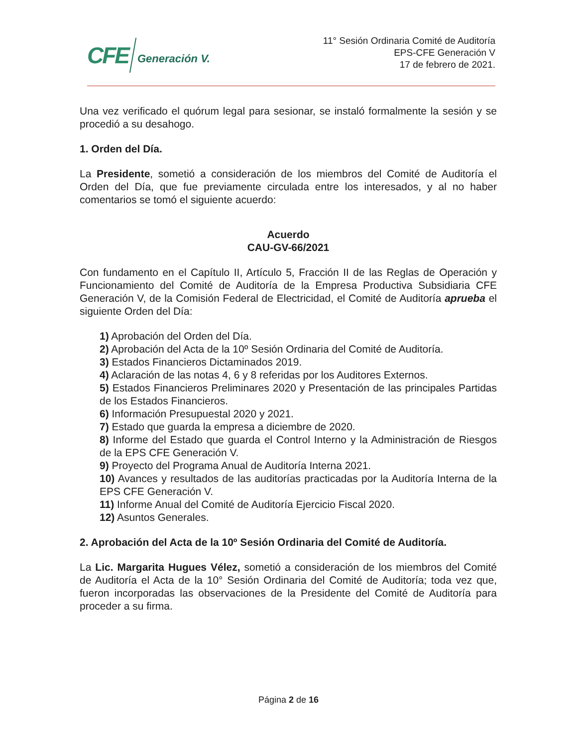CFE Generación V.
11° Sesión Ordinaria Comité de Auditoría
EPS-CFE Generación V
17 de febrero de 2021.
Una vez verificado el quórum legal para sesionar, se instaló formalmente la sesión y se procedió a su desahogo.
1. Orden del Día.
La Presidente, sometió a consideración de los miembros del Comité de Auditoría el Orden del Día, que fue previamente circulada entre los interesados, y al no haber comentarios se tomó el siguiente acuerdo:
Acuerdo
CAU-GV-66/2021
Con fundamento en el Capítulo II, Artículo 5, Fracción II de las Reglas de Operación y Funcionamiento del Comité de Auditoría de la Empresa Productiva Subsidiaria CFE Generación V, de la Comisión Federal de Electricidad, el Comité de Auditoría aprueba el siguiente Orden del Día:
1) Aprobación del Orden del Día.
2) Aprobación del Acta de la 10º Sesión Ordinaria del Comité de Auditoría.
3) Estados Financieros Dictaminados 2019.
4) Aclaración de las notas 4, 6 y 8 referidas por los Auditores Externos.
5) Estados Financieros Preliminares 2020 y Presentación de las principales Partidas de los Estados Financieros.
6) Información Presupuestal 2020 y 2021.
7) Estado que guarda la empresa a diciembre de 2020.
8) Informe del Estado que guarda el Control Interno y la Administración de Riesgos de la EPS CFE Generación V.
9) Proyecto del Programa Anual de Auditoría Interna 2021.
10) Avances y resultados de las auditorías practicadas por la Auditoría Interna de la EPS CFE Generación V.
11) Informe Anual del Comité de Auditoría Ejercicio Fiscal 2020.
12) Asuntos Generales.
2. Aprobación del Acta de la 10º Sesión Ordinaria del Comité de Auditoría.
La Lic. Margarita Hugues Vélez, sometió a consideración de los miembros del Comité de Auditoría el Acta de la 10° Sesión Ordinaria del Comité de Auditoría; toda vez que, fueron incorporadas las observaciones de la Presidente del Comité de Auditoría para proceder a su firma.
Página 2 de 16